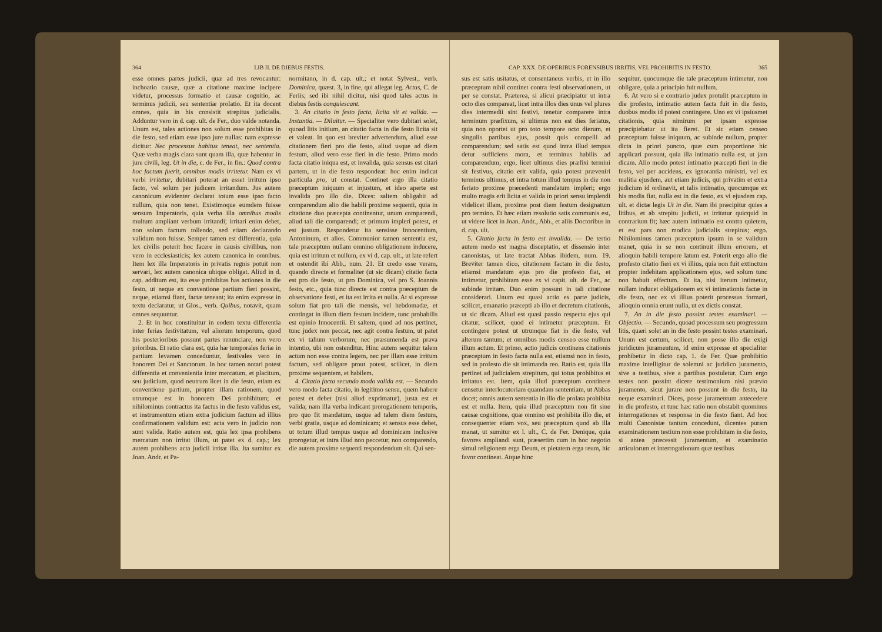364 LIB II. DE DIEBUS FESTIS.
esse omnes partes judicii, quæ ad tres revocantur: inchoatio causæ, quæ a citatione maxime incipere videtur, processus formatio et causæ cognitio, ac terminus judicii, seu sententiæ prolatio. Et ita docent omnes, quia in his consistit strepitus judicialis. Adduntur vero in d. cap. ult. de Fer., duo valde notanda. Unum est, tales actiones non solum esse prohibitas in die festo, sed etiam esse ipso jure nullas: nam expresse dicitur: Nec processus habitus teneat, nec sententia. Quæ verba magis clara sunt quam illa, quæ habentur in jure civili, leg. Ut in die, c. de Fer., in fin.: Quod contra hoc factum fuerit, omnibus modis irritetur. Nam ex vi verbi irritetur, dubitari poterat an esset irritum ipso facto, vel solum per judicem irritandum. Jus autem canonicum evidenter declarat totum esse ipso facto nullum, quia non tenet. Existimoque eumdem fuisse sensum Imperatoris, quia verba illa omnibus modis multum ampliant verbum irritandi; irritari enim debet, non solum factum tollendo, sed etiam declarando validum non fuisse. Semper tamen est differentia, quia lex civilis poterit hoc facere in causis civilibus, non vero in ecclesiasticis; lex autem canonica in omnibus. Item lex illa Imperatoris in privatis regnis potuit non servari, lex autem canonica ubique obligat. Aliud in d. cap. additum est, ita esse prohibitas has actiones in die festo, ut neque ex conventione partium fieri possint, neque, etiamsi fiant, factæ teneant; ita enim expresse in textu declaratur, ut Glos., verb. Quibus, notavit, quam omnes sequuntur.
2. Et in hoc constituitur in eodem textu differentia inter ferias festivitatum, vel aliorum temporum, quod his posterioribus possunt partes renunciare, non vero prioribus. Et ratio clara est, quia hæ temporales feriæ in partium levamen conceduntur, festivales vero in honorem Dei et Sanctorum. In hoc tamen notari potest differentia et convenientia inter mercatum, et placitum, seu judicium, quod neutrum licet in die festo, etiam ex conventione partium, propter illam rationem, quod utrumque est in honorem Dei prohibitum; et nihilominus contractus ita factus in die festo validus est, et instrumentum etiam extra judicium factum ad illius confirmationem validum est: acta vero in judicio non sunt valida. Ratio autem est, quia lex ipsa prohibens mercatum non irritat illum, ut patet ex d. cap.; lex autem prohibens acta judicii irritat illa. Ita sumitur ex Joan. Andr. et Pa-
normitano, in d. cap. ult.; et notat Sylvest., verb. Dominica, quæst. 3, in fine, qui allegat leg. Actus, C. de Feriis; sed ibi nihil dicitur, nisi quod tales actus in diebus festis conquiescant.
3. An citatio in festo facta, licita sit et valida. — Instantia. — Diluitur. — Specialiter vero dubitari solet, quoad litis initium, an citatio facta in die festo licita sit et valeat. In quo est breviter advertendum, aliud esse citationem fieri pro die festo, aliud usque ad diem festum, aliud vero esse fieri in die festo. Primo modo facta citatio iniqua est, et invalida, quia sensus est citari partem, ut in die festo respondeat: hoc enim indicat particula pro, ut constat. Continet ergo illa citatio præceptum iniquum et injustum, et ideo aperte est invalida pro illo die. Dices: saltem obligabit ad comparendum alio die habili proxime sequenti, quia in citatione duo præcepta continentur, unum comparendi, aliud tali die comparendi; et primum impleri potest, et est justum. Respondetur ita sensisse Innocentium, Antoninum, et alios. Communior tamen sententia est, tale præceptum nullam omnino obligationem inducere, quia est irritum et nullum, ex vi d. cap. ult., ut late refert et ostendit ibi Abb., num. 21. Et credo esse veram, quando directe et formaliter (ut sic dicam) citatio facta est pro die festo, ut pro Dominica, vel pro S. Joannis festo, etc., quia tunc directe est contra præceptum de observatione festi, et ita est irrita et nulla. At si expresse solum fiat pro tali die mensis, vel hebdomadæ, et contingat in illum diem festum incidere, tunc probabilis est opinio Innocentii. Et saltem, quod ad nos pertinet, tunc judex non peccat, nec agit contra festum, ut patet ex vi talium verborum; nec præsumenda est prava intentio, ubi non ostenditur. Hinc autem sequitur talem actum non esse contra legem, nec per illam esse irritum factum, sed obligare prout potest, scilicet, in diem proxime sequentem, et habilem.
4. Citatio facta secundo modo valida est. — Secundo vero modo facta citatio, in legitimo sensu, quem habere potest et debet (nisi aliud exprimatur), justa est et valida; nam illa verba indicant prorogationem temporis, pro quo fit mandatum, usque ad talem diem festum, verbi gratia, usque ad dominicam; et sensus esse debet, ut totum illud tempus usque ad dominicam inclusive prorogetur, et intra illud non peccetur, non comparendo, die autem proxime sequenti respondendum sit. Qui sen-
CAP. XXX. DE OPERIBUS FORENSIBUS IRRITIS, VEL PROHIBITIS IN FESTO. 365
sus est satis usitatus, et consentaneus verbis, et in illo præceptum nihil continet contra festi observationem, ut per se constat. Præterea, si alicui præcipiatur ut intra octo dies compareat, licet intra illos dies unus vel plures dies intermedii sint festivi, tenetur comparere intra terminum præfixum, si ultimus non est dies feriatus, quia non oportet ut pro toto tempore octo dierum, et singulis partibus ejus, possit quis compelli ad comparendum; sed satis est quod intra illud tempus detur sufficiens mora, et terminus habilis ad comparendum; ergo, licet ultimus dies præfixi termini sit festivus, citatio erit valida, quia potest præveniri terminus ultimus, et intra totum illud tempus in die non feriato proxime præcedenti mandatum impleri; ergo multo magis erit licita et valida in priori sensu implendi videlicet illam, proxime post diem festum designatum pro termino. Et hæc etiam resolutio satis communis est, ut videre licet in Joan. Andr., Abb., et aliis Doctoribus in d. cap. ult.
5. Citatio facta in festo est invalida. — De tertio autem modo est magna disceptatio, et dissensio inter canonistas, ut late tractat Abbas ibidem, num. 19. Breviter tamen dico, citationem factam in die festo, etiamsi mandatum ejus pro die profesto fiat, et intimetur, prohibitam esse ex vi capit. ult. de Fer., ac subinde irritam. Duo enim possunt in tali citatione considerari. Unum est quasi actio ex parte judicis, scilicet, emanatio præcepti ab illo et decretum citationis, ut sic dicam. Aliud est quasi passio respectu ejus qui citatur, scilicet, quod ei intimetur præceptum. Et contingere potest ut utrumque fiat in die festo, vel alterum tantum; et omnibus modis censeo esse nullum illum actum. Et primo, actio judicis continens citationis præceptum in festo facta nulla est, etiamsi non in festo, sed in profesto die sit intimanda reo. Ratio est, quia illa pertinet ad judicialem strepitum, qui totus prohibitus et irritatus est. Item, quia illud præceptum continere censetur interlocutoriam quamdam sententiam, ut Abbas docet; omnis autem sententia in illo die prolata prohibita est et nulla. Item, quia illud præceptum non fit sine causæ cognitione, quæ omnino est prohibita illo die, et consequenter etiam vox, seu præceptum quod ab illa manat, ut sumitur ex l. ult., C. de Fer. Denique, quia favores ampliandi sunt, præsertim cum in hoc negotio simul religionem erga Deum, et pietatem erga reum, hic favor contineat. Atque hinc
sequitur, quocumque die tale præceptum intimetur, non obligare, quia a principio fuit nullum.
6. At vero si e contrario judex protulit præceptum in die profesto, intimatio autem facta fuit in die festo, duobus modis id potest contingere. Uno ex vi ipsiusmet citationis, quia nimirum per ipsam expresse præcipiebatur ut ita fieret. Et sic etiam censeo præceptum fuisse iniquum, ac subinde nullum, propter dicta in priori puncto, quæ cum proportione hic applicari possunt, quia illa intimatio nulla est, ut jam dicam. Alio modo potest intimatio præcepti fieri in die festo, vel per accidens, ex ignorantia ministri, vel ex malitia ejusdem, aut etiam judicis, qui privatim et extra judicium id ordinavit, et talis intimatio, quocumque ex his modis fiat, nulla est in die festo, ex vi ejusdem cap. ult. et dictæ legis Ut in die. Nam ibi præcipitur quies a litibus, et ab strepitu judicii, et irritatur quicquid in contrarium fit; hæc autem intimatio est contra quietem, et est pars non modica judicialis strepitus; ergo. Nihilominus tamen præceptum ipsum in se validum manet, quia in se non continuit illum errorem, et alioquin habili tempore latum est. Poterit ergo alio die profesto citatio fieri ex vi illius, quia non fuit extinctum propter indebitam applicationem ejus, sed solum tunc non habuit effectum. Et ita, nisi iterum intimetur, nullam inducet obligationem ex vi intimationis factæ in die festo, nec ex vi illius poterit processus formari, alioquin omnia erunt nulla, ut ex dictis constat.
7. An in die festo possint testes examinari. — Objectio. — Secundo, quoad processum seu progressum litis, quæri solet an in die festo possint testes examinari. Unum est certum, scilicet, non posse illo die exigi juridicum juramentum, id enim expresse et specialiter prohibetur in dicto cap. 1. de Fer. Quæ prohibitio maxime intelligitur de solemni ac juridico juramento, sive a testibus, sive a partibus postuletur. Cum ergo testes non possint dicere testimonium nisi prævio juramento, sicut jurare non possunt in die festo, ita neque examinari. Dices, posse juramentum antecedere in die profesto, et tunc hæc ratio non obstabit quominus interrogationes et responsa in die festo fiant. Ad hoc multi Canonistæ tantum concedunt, dicentes puram examinationem testium non esse prohibitam in die festo, si antea præcessit juramentum, et examinatio articulorum et interrogationum quæ testibus